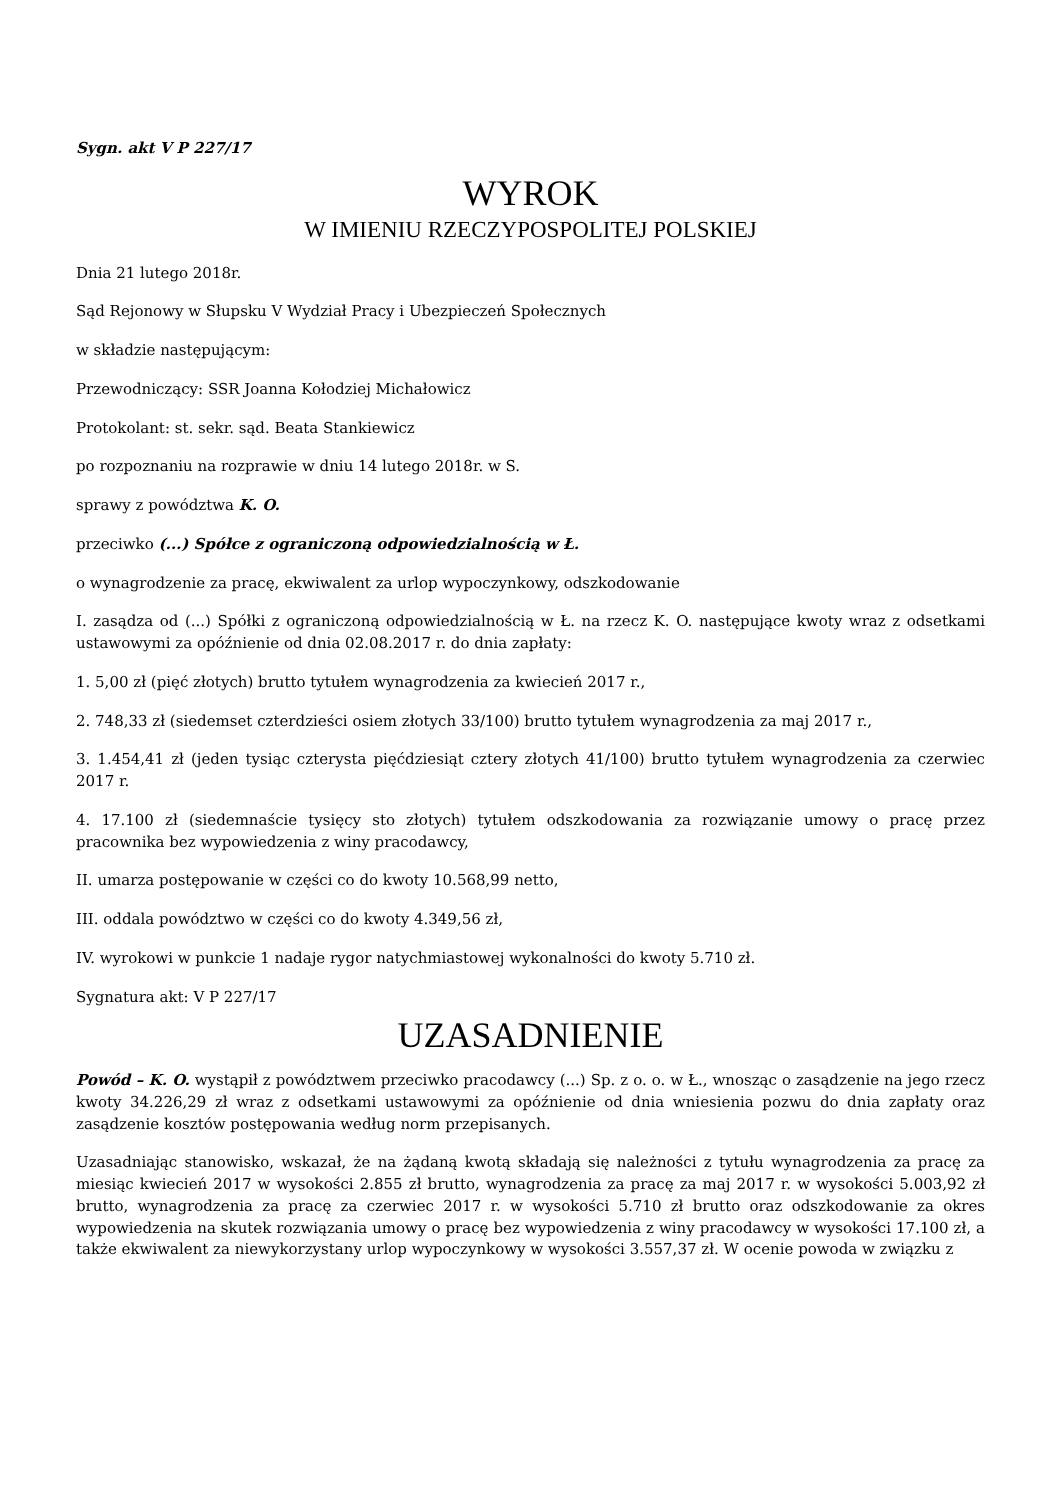Sygn. akt V P 227/17
WYROK
W IMIENIU RZECZYPOSPOLITEJ POLSKIEJ
Dnia 21 lutego 2018r.
Sąd Rejonowy w Słupsku V Wydział Pracy i Ubezpieczeń Społecznych
w składzie następującym:
Przewodniczący: SSR Joanna Kołodziej Michałowicz
Protokolant: st. sekr. sąd. Beata Stankiewicz
po rozpoznaniu na rozprawie w dniu 14 lutego 2018r. w S.
sprawy z powództwa K. O.
przeciwko (...) Spółce z ograniczoną odpowiedzialnością w Ł.
o wynagrodzenie za pracę, ekwiwalent za urlop wypoczynkowy, odszkodowanie
I. zasądza od (...) Spółki z ograniczoną odpowiedzialnością w Ł. na rzecz K. O. następujące kwoty wraz z odsetkami ustawowymi za opóźnienie od dnia 02.08.2017 r. do dnia zapłaty:
1. 5,00 zł (pięć złotych) brutto tytułem wynagrodzenia za kwiecień 2017 r.,
2. 748,33 zł (siedemset czterdzieści osiem złotych 33/100) brutto tytułem wynagrodzenia za maj 2017 r.,
3. 1.454,41 zł (jeden tysiąc czterysta pięćdziesiąt cztery złotych 41/100) brutto tytułem wynagrodzenia za czerwiec 2017 r.
4. 17.100 zł (siedemnaście tysięcy sto złotych) tytułem odszkodowania za rozwiązanie umowy o pracę przez pracownika bez wypowiedzenia z winy pracodawcy,
II. umarza postępowanie w części co do kwoty 10.568,99 netto,
III. oddala powództwo w części co do kwoty 4.349,56 zł,
IV. wyrokowi w punkcie 1 nadaje rygor natychmiastowej wykonalności do kwoty 5.710 zł.
Sygnatura akt: V P 227/17
UZASADNIENIE
Powód – K. O. wystąpił z powództwem przeciwko pracodawcy (...) Sp. z o. o. w Ł., wnosząc o zasądzenie na jego rzecz kwoty 34.226,29 zł wraz z odsetkami ustawowymi za opóźnienie od dnia wniesienia pozwu do dnia zapłaty oraz zasądzenie kosztów postępowania według norm przepisanych.
Uzasadniając stanowisko, wskazał, że na żądaną kwotą składają się należności z tytułu wynagrodzenia za pracę za miesiąc kwiecień 2017 w wysokości 2.855 zł brutto, wynagrodzenia za pracę za maj 2017 r. w wysokości 5.003,92 zł brutto, wynagrodzenia za pracę za czerwiec 2017 r. w wysokości 5.710 zł brutto oraz odszkodowanie za okres wypowiedzenia na skutek rozwiązania umowy o pracę bez wypowiedzenia z winy pracodawcy w wysokości 17.100 zł, a także ekwiwalent za niewykorzystany urlop wypoczynkowy w wysokości 3.557,37 zł. W ocenie powoda w związku z